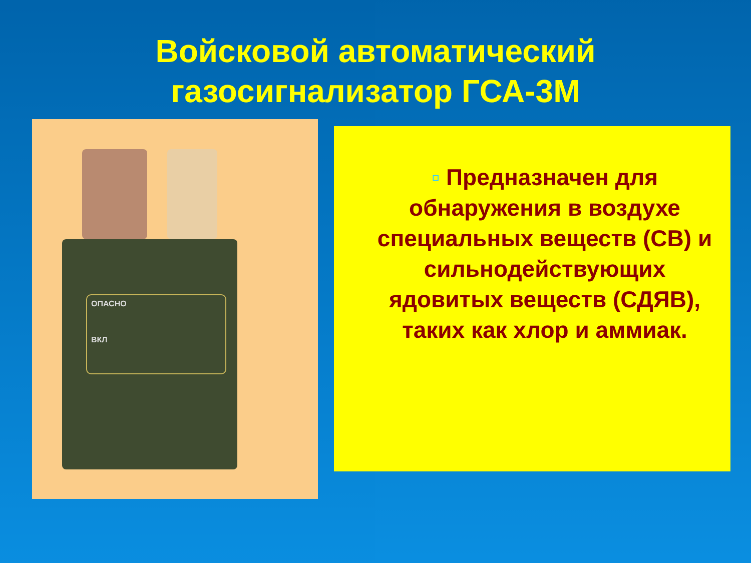Войсковой автоматический
газосигнализатор ГСА-3М
ОПАСНО
ВКЛ
▫ Предназначен для обнаружения в воздухе специальных веществ (СВ) и сильнодействующих ядовитых веществ (СДЯВ), таких как хлор и аммиак.